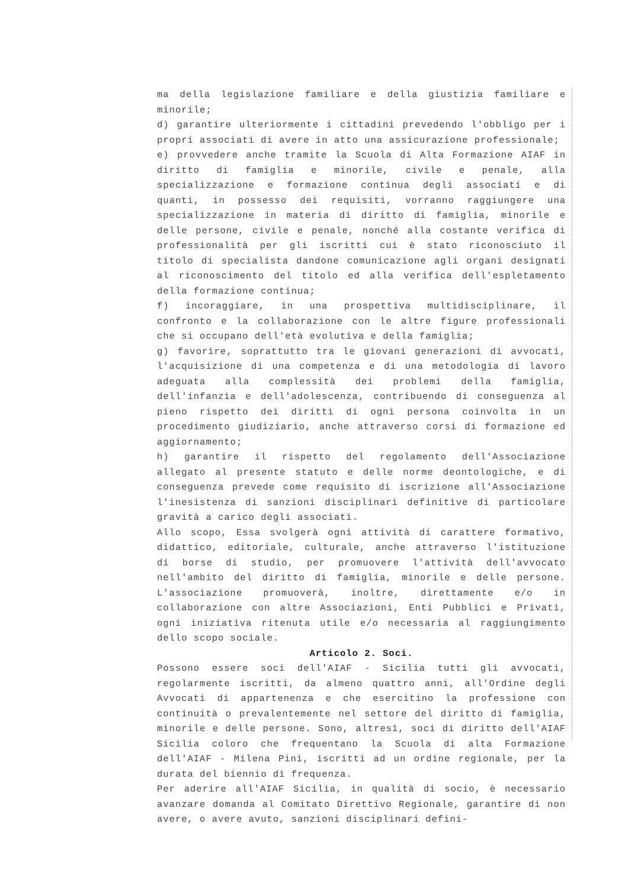ma della legislazione familiare e della giustizia familiare e minorile;
d) garantire ulteriormente i cittadini prevedendo l'obbligo per i propri associati di avere in atto una assicurazione professionale;
e) provvedere anche tramite la Scuola di Alta Formazione AIAF in diritto di famiglia e minorile, civile e penale, alla specializzazione e formazione continua degli associati e di quanti, in possesso dei requisiti, vorranno raggiungere una specializzazione in materia di diritto di famiglia, minorile e delle persone, civile e penale, nonché alla costante verifica di professionalità per gli iscritti cui è stato riconosciuto il titolo di specialista dandone comunicazione agli organi designati al riconoscimento del titolo ed alla verifica dell'espletamento della formazione continua;
f) incoraggiare, in una prospettiva multidisciplinare, il confronto e la collaborazione con le altre figure professionali che si occupano dell'età evolutiva e della famiglia;
g) favorire, soprattutto tra le giovani generazioni di avvocati, l'acquisizione di una competenza e di una metodologia di lavoro adeguata alla complessità dei problemi della famiglia, dell'infanzia e dell'adolescenza, contribuendo di conseguenza al pieno rispetto dei diritti di ogni persona coinvolta in un procedimento giudiziario, anche attraverso corsi di formazione ed aggiornamento;
h) garantire il rispetto del regolamento dell'Associazione allegato al presente statuto e delle norme deontologiche, e di conseguenza prevede come requisito di iscrizione all'Associazione l'inesistenza di sanzioni disciplinari definitive di particolare gravità a carico degli associati.
Allo scopo, Essa svolgerà ogni attività di carattere formativo, didattico, editoriale, culturale, anche attraverso l'istituzione di borse di studio, per promuovere l'attività dell'avvocato nell'ambito del diritto di famiglia, minorile e delle persone. L'associazione promuoverà, inoltre, direttamente e/o in collaborazione con altre Associazioni, Enti Pubblici e Privati, ogni iniziativa ritenuta utile e/o necessaria al raggiungimento dello scopo sociale.
Articolo 2. Soci.
Possono essere soci dell'AIAF - Sicilia tutti gli avvocati, regolarmente iscritti, da almeno quattro anni, all'Ordine degli Avvocati di appartenenza e che esercitino la professione con continuità o prevalentemente nel settore del diritto di famiglia, minorile e delle persone. Sono, altresì, soci di diritto dell'AIAF Sicilia coloro che frequentano la Scuola di alta Formazione dell'AIAF - Milena Pini, iscritti ad un ordine regionale, per la durata del biennio di frequenza.
Per aderire all'AIAF Sicilia, in qualità di socio, è necessario avanzare domanda al Comitato Direttivo Regionale, garantire di non avere, o avere avuto, sanzioni disciplinari defini-